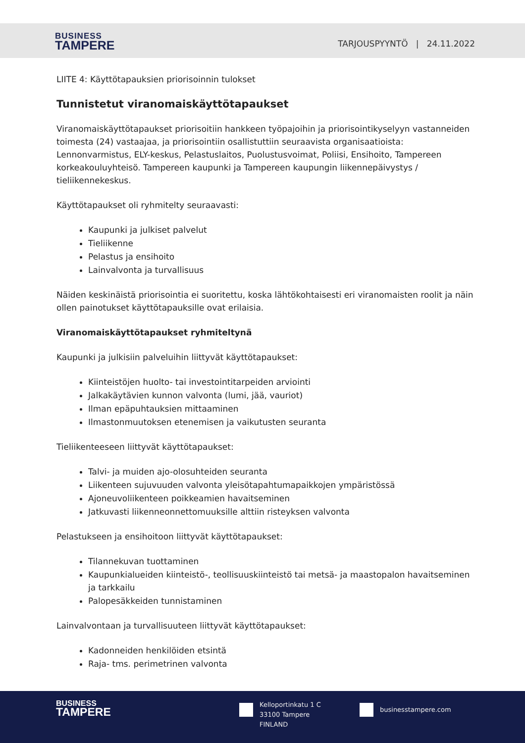BUSINESS
TAMPERE
TARJOUSPYYNTÖ | 24.11.2022
LIITE 4: Käyttötapauksien priorisoinnin tulokset
Tunnistetut viranomaiskäyttötapaukset
Viranomaiskäyttötapaukset priorisoitiin hankkeen työpajoihin ja priorisointikyselyyn vastanneiden toimesta (24) vastaajaa, ja priorisointiin osallistuttiin seuraavista organisaatioista: Lennonvarmistus, ELY-keskus, Pelastuslaitos, Puolustusvoimat, Poliisi, Ensihoito, Tampereen korkeakouluyhteisö. Tampereen kaupunki ja Tampereen kaupungin liikennepäivystys / tieliikennekeskus.
Käyttötapaukset oli ryhmitelty seuraavasti:
Kaupunki ja julkiset palvelut
Tieliikenne
Pelastus ja ensihoito
Lainvalvonta ja turvallisuus
Näiden keskinäistä priorisointia ei suoritettu, koska lähtökohtaisesti eri viranomaisten roolit ja näin ollen painotukset käyttötapauksille ovat erilaisia.
Viranomaiskäyttötapaukset ryhmiteltynä
Kaupunki ja julkisiin palveluihin liittyvät käyttötapaukset:
Kiinteistöjen huolto- tai investointitarpeiden arviointi
Jalkakäytävien kunnon valvonta (lumi, jää, vauriot)
Ilman epäpuhtauksien mittaaminen
Ilmastonmuutoksen etenemisen ja vaikutusten seuranta
Tieliikenteeseen liittyvät käyttötapaukset:
Talvi- ja muiden ajo-olosuhteiden seuranta
Liikenteen sujuvuuden valvonta yleisötapahtumapaikkojen ympäristössä
Ajoneuvoliikenteen poikkeamien havaitseminen
Jatkuvasti liikenneonnettomuuksille alttiin risteyksen valvonta
Pelastukseen ja ensihoitoon liittyvät käyttötapaukset:
Tilannekuvan tuottaminen
Kaupunkialueiden kiinteistö-, teollisuuskiinteistö tai metsä- ja maastopalon havaitseminen ja tarkkailu
Palopesäkkeiden tunnistaminen
Lainvalvontaan ja turvallisuuteen liittyvät käyttötapaukset:
Kadonneiden henkilöiden etsintä
Raja- tms. perimetrinen valvonta
BUSINESS
TAMPERE
Kelloportinkatu 1 C
33100 Tampere
FINLAND
businesstampere.com